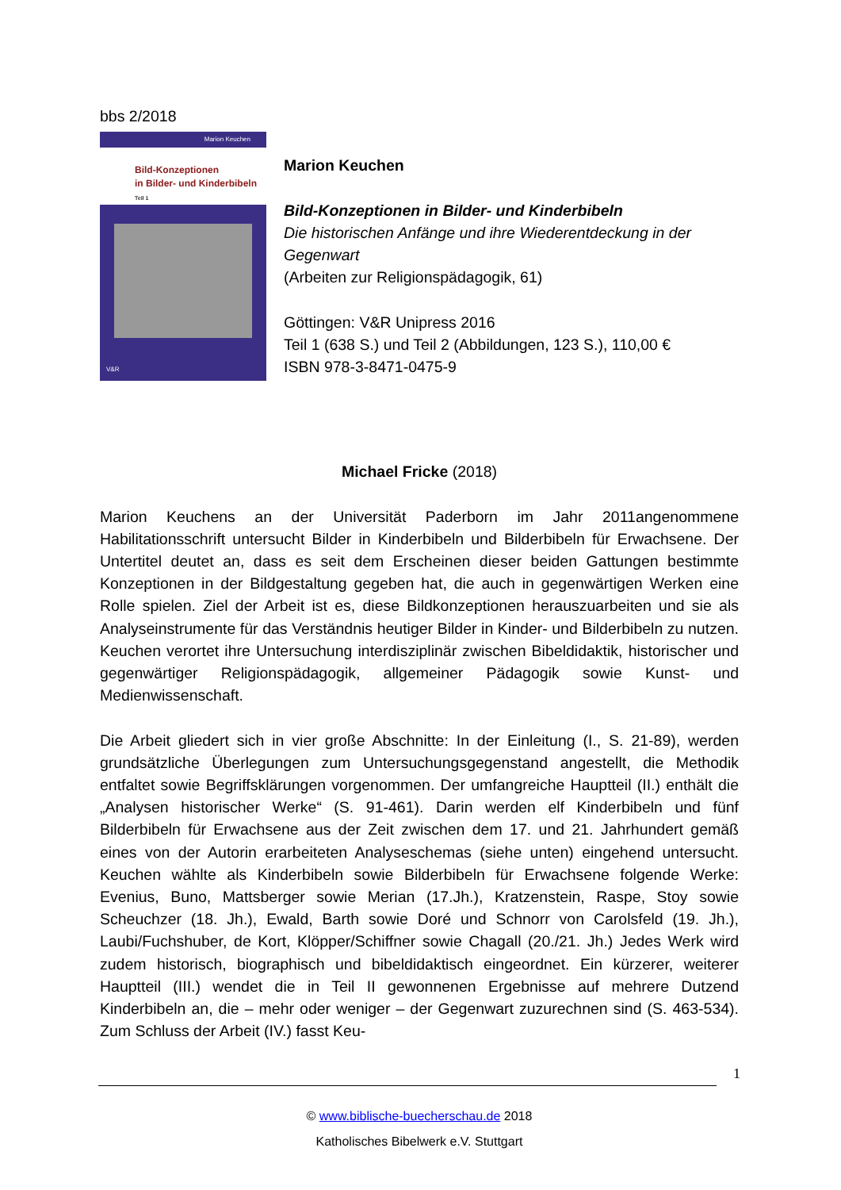bbs 2/2018
Marion Keuchen
Bild-Konzeptionen
in Bilder- und Kinderbibeln
Teil 1
V&R
Marion Keuchen
Bild-Konzeptionen in Bilder- und Kinderbibeln
Die historischen Anfänge und ihre Wiederentdeckung in der Gegenwart
(Arbeiten zur Religionspädagogik, 61)
Göttingen: V&R Unipress 2016
Teil 1 (638 S.) und Teil 2 (Abbildungen, 123 S.), 110,00 €
ISBN 978-3-8471-0475-9
Michael Fricke (2018)
Marion Keuchens an der Universität Paderborn im Jahr 2011angenommene Habilitationsschrift untersucht Bilder in Kinderbibeln und Bilderbibeln für Erwachsene. Der Untertitel deutet an, dass es seit dem Erscheinen dieser beiden Gattungen bestimmte Konzeptionen in der Bildgestaltung gegeben hat, die auch in gegenwärtigen Werken eine Rolle spielen. Ziel der Arbeit ist es, diese Bildkonzeptionen herauszuarbeiten und sie als Analyseinstrumente für das Verständnis heutiger Bilder in Kinder- und Bilderbibeln zu nutzen. Keuchen verortet ihre Untersuchung interdisziplinär zwischen Bibeldidaktik, historischer und gegenwärtiger Religionspädagogik, allgemeiner Pädagogik sowie Kunst- und Medienwissenschaft.
Die Arbeit gliedert sich in vier große Abschnitte: In der Einleitung (I., S. 21-89), werden grundsätzliche Überlegungen zum Untersuchungsgegenstand angestellt, die Methodik entfaltet sowie Begriffsklärungen vorgenommen. Der umfangreiche Hauptteil (II.) enthält die „Analysen historischer Werke“ (S. 91-461). Darin werden elf Kinderbibeln und fünf Bilderbibeln für Erwachsene aus der Zeit zwischen dem 17. und 21. Jahrhundert gemäß eines von der Autorin erarbeiteten Analyseschemas (siehe unten) eingehend untersucht. Keuchen wählte als Kinderbibeln sowie Bilderbibeln für Erwachsene folgende Werke: Evenius, Buno, Mattsberger sowie Merian (17.Jh.), Kratzenstein, Raspe, Stoy sowie Scheuchzer (18. Jh.), Ewald, Barth sowie Doré und Schnorr von Carolsfeld (19. Jh.), Laubi/Fuchshuber, de Kort, Klöpper/Schiffner sowie Chagall (20./21. Jh.) Jedes Werk wird zudem historisch, biographisch und bibeldidaktisch eingeordnet. Ein kürzerer, weiterer Hauptteil (III.) wendet die in Teil II gewonnenen Ergebnisse auf mehrere Dutzend Kinderbibeln an, die – mehr oder weniger – der Gegenwart zuzurechnen sind (S. 463-534). Zum Schluss der Arbeit (IV.) fasst Keu-
1
© www.biblische-buecherschau.de 2018
Katholisches Bibelwerk e.V. Stuttgart